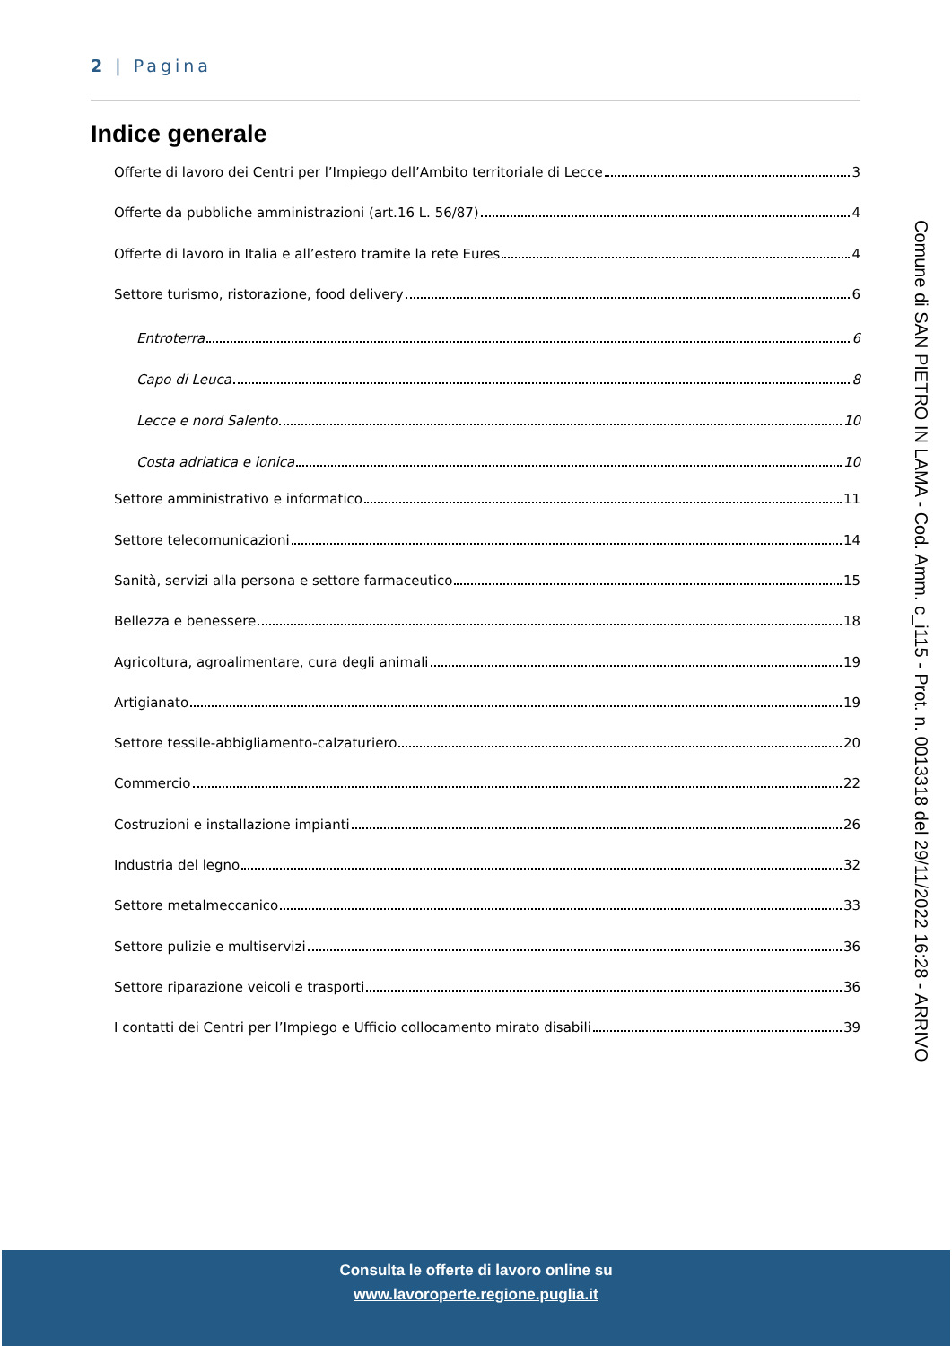2 | Pagina
Indice generale
Offerte di lavoro dei Centri per l’Impiego dell’Ambito territoriale di Lecce 3
Offerte da pubbliche amministrazioni (art.16 L. 56/87) 4
Offerte di lavoro in Italia e all’estero tramite la rete Eures 4
Settore turismo, ristorazione, food delivery 6
Entroterra 6
Capo di Leuca 8
Lecce e nord Salento 10
Costa adriatica e ionica 10
Settore amministrativo e informatico 11
Settore telecomunicazioni 14
Sanità, servizi alla persona e settore farmaceutico 15
Bellezza e benessere 18
Agricoltura, agroalimentare, cura degli animali 19
Artigianato 19
Settore tessile-abbigliamento-calzaturiero 20
Commercio 22
Costruzioni e installazione impianti 26
Industria del legno 32
Settore metalmeccanico 33
Settore pulizie e multiservizi 36
Settore riparazione veicoli e trasporti 36
I contatti dei Centri per l’Impiego e Ufficio collocamento mirato disabili 39
Comune di SAN PIETRO IN LAMA - Cod. Amm. c_i115 - Prot. n. 0013318 del 29/11/2022 16:28 - ARRIVO
Consulta le offerte di lavoro online su
www.lavoroperte.regione.puglia.it